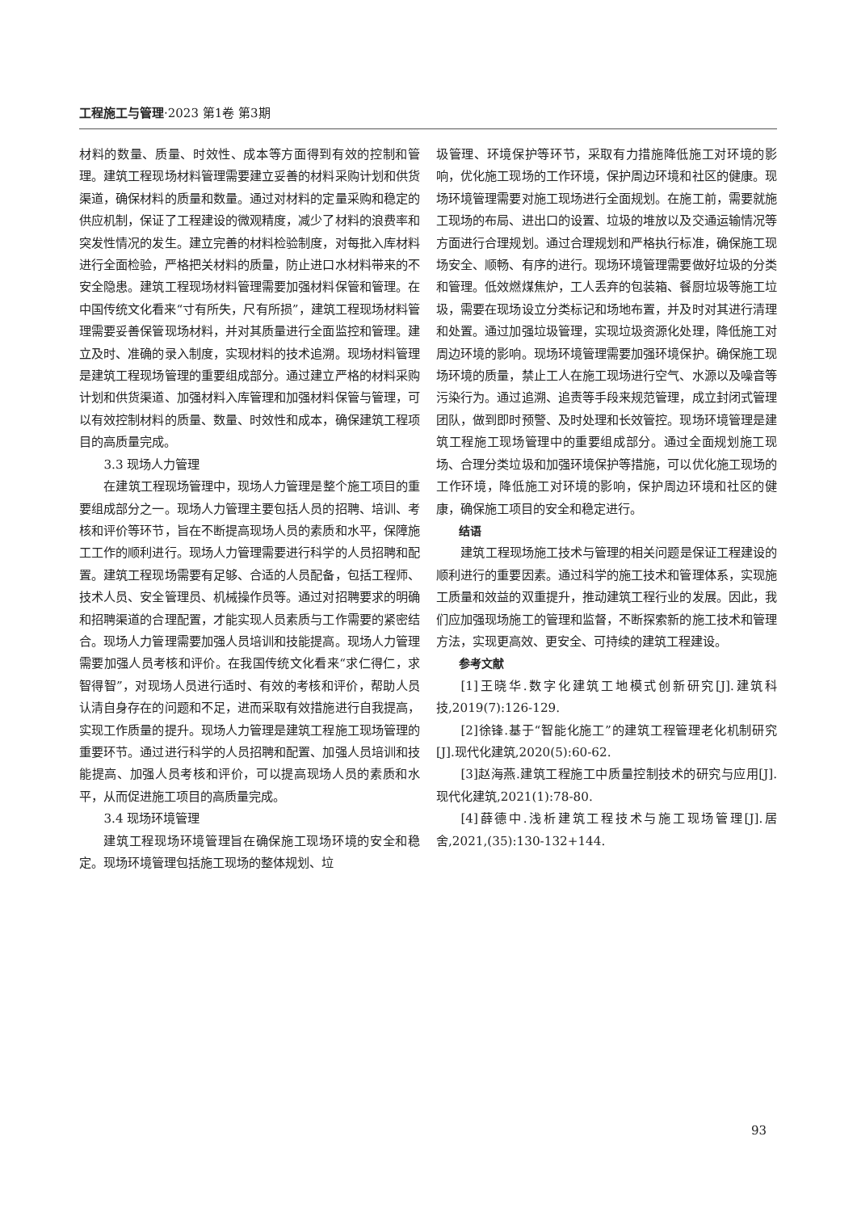工程施工与管理·2023 第1卷 第3期
材料的数量、质量、时效性、成本等方面得到有效的控制和管理。建筑工程现场材料管理需要建立妥善的材料采购计划和供货渠道，确保材料的质量和数量。通过对材料的定量采购和稳定的供应机制，保证了工程建设的微观精度，减少了材料的浪费率和突发性情况的发生。建立完善的材料检验制度，对每批入库材料进行全面检验，严格把关材料的质量，防止进口水材料带来的不安全隐患。建筑工程现场材料管理需要加强材料保管和管理。在中国传统文化看来“寸有所失，尺有所损”，建筑工程现场材料管理需要妥善保管现场材料，并对其质量进行全面监控和管理。建立及时、准确的录入制度，实现材料的技术追溯。现场材料管理是建筑工程现场管理的重要组成部分。通过建立严格的材料采购计划和供货渠道、加强材料入库管理和加强材料保管与管理，可以有效控制材料的质量、数量、时效性和成本，确保建筑工程项目的高质量完成。
3.3 现场人力管理
在建筑工程现场管理中，现场人力管理是整个施工项目的重要组成部分之一。现场人力管理主要包括人员的招聘、培训、考核和评价等环节，旨在不断提高现场人员的素质和水平，保障施工工作的顺利进行。现场人力管理需要进行科学的人员招聘和配置。建筑工程现场需要有足够、合适的人员配备，包括工程师、技术人员、安全管理员、机械操作员等。通过对招聘要求的明确和招聘渠道的合理配置，才能实现人员素质与工作需要的紧密结合。现场人力管理需要加强人员培训和技能提高。现场人力管理需要加强人员考核和评价。在我国传统文化看来“求仁得仁，求智得智”，对现场人员进行适时、有效的考核和评价，帮助人员认清自身存在的问题和不足，进而采取有效措施进行自我提高，实现工作质量的提升。现场人力管理是建筑工程施工现场管理的重要环节。通过进行科学的人员招聘和配置、加强人员培训和技能提高、加强人员考核和评价，可以提高现场人员的素质和水平，从而促进施工项目的高质量完成。
3.4 现场环境管理
建筑工程现场环境管理旨在确保施工现场环境的安全和稳定。现场环境管理包括施工现场的整体规划、垃
圾管理、环境保护等环节，采取有力措施降低施工对环境的影响，优化施工现场的工作环境，保护周边环境和社区的健康。现场环境管理需要对施工现场进行全面规划。在施工前，需要就施工现场的布局、进出口的设置、垃圾的堆放以及交通运输情况等方面进行合理规划。通过合理规划和严格执行标准，确保施工现场安全、顺畅、有序的进行。现场环境管理需要做好垃圾的分类和管理。低效燃煤焦炉，工人丢弃的包装箱、餐厨垃圾等施工垃圾，需要在现场设立分类标记和场地布置，并及时对其进行清理和处置。通过加强垃圾管理，实现垃圾资源化处理，降低施工对周边环境的影响。现场环境管理需要加强环境保护。确保施工现场环境的质量，禁止工人在施工现场进行空气、水源以及噪音等污染行为。通过追溯、追责等手段来规范管理，成立封闭式管理团队，做到即时预警、及时处理和长效管控。现场环境管理是建筑工程施工现场管理中的重要组成部分。通过全面规划施工现场、合理分类垃圾和加强环境保护等措施，可以优化施工现场的工作环境，降低施工对环境的影响，保护周边环境和社区的健康，确保施工项目的安全和稳定进行。
结语
建筑工程现场施工技术与管理的相关问题是保证工程建设的顺利进行的重要因素。通过科学的施工技术和管理体系，实现施工质量和效益的双重提升，推动建筑工程行业的发展。因此，我们应加强现场施工的管理和监督，不断探索新的施工技术和管理方法，实现更高效、更安全、可持续的建筑工程建设。
参考文献
[1]王晓华.数字化建筑工地模式创新研究[J].建筑科技,2019(7):126-129.
[2]徐锋.基于“智能化施工”的建筑工程管理老化机制研究[J].现代化建筑,2020(5):60-62.
[3]赵海燕.建筑工程施工中质量控制技术的研究与应用[J].现代化建筑,2021(1):78-80.
[4]薛德中.浅析建筑工程技术与施工现场管理[J].居舍,2021,(35):130-132+144.
93